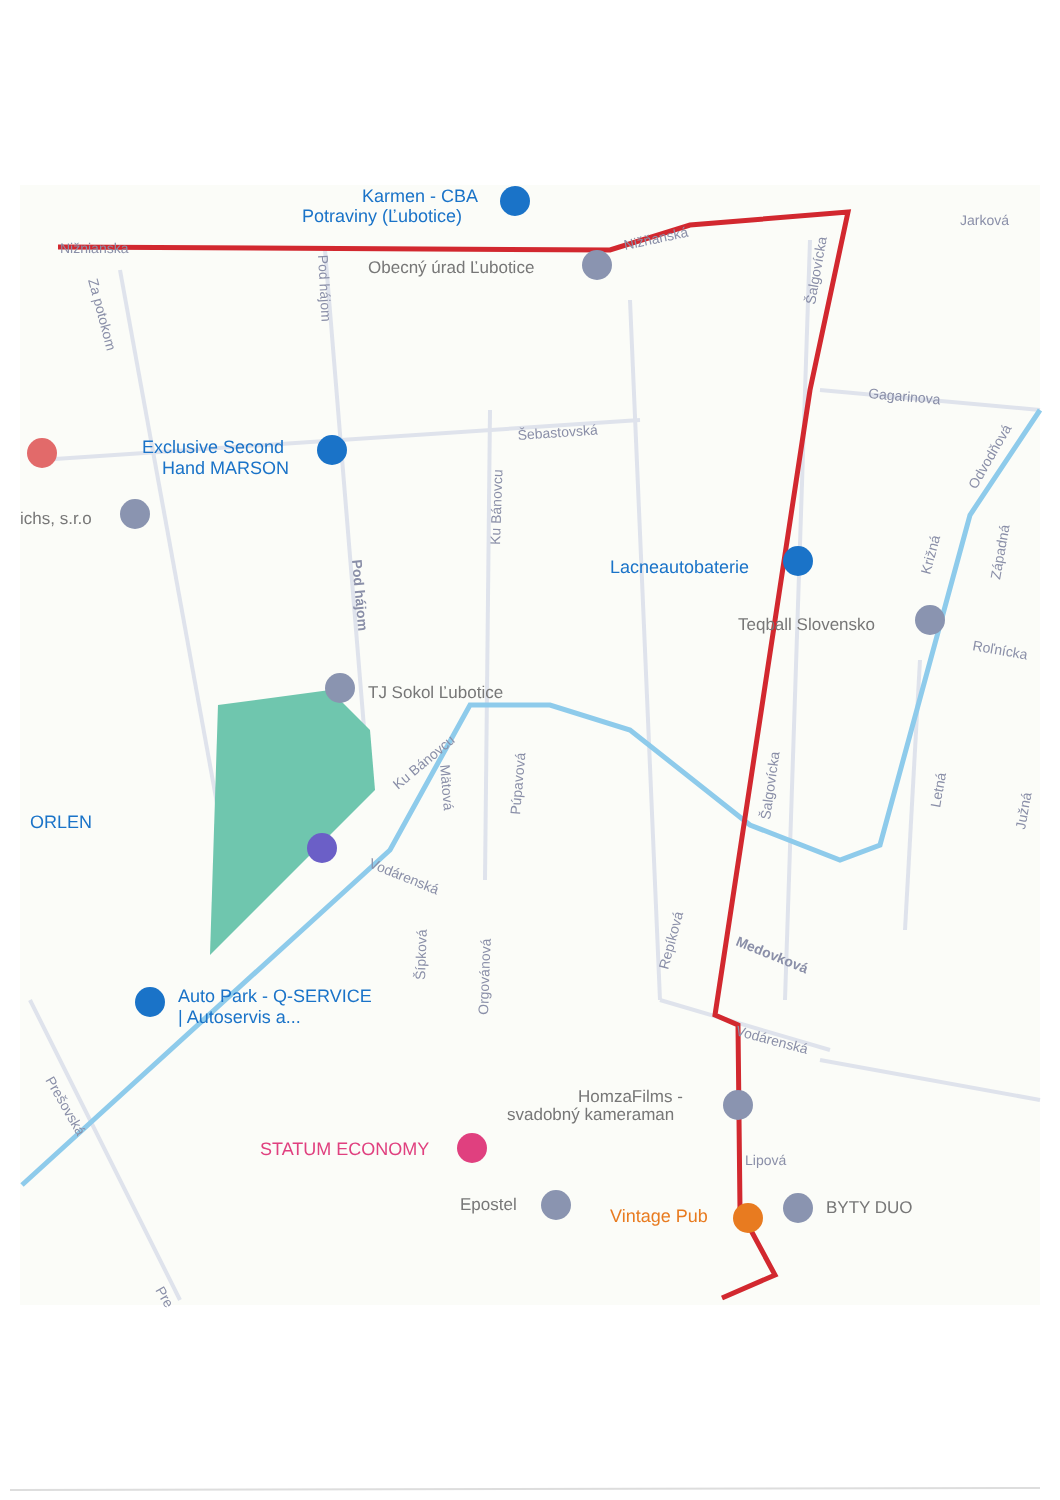Karmen - CBA
Potraviny (Ľubotice)
Nižnianska
Obecný úrad Ľubotice
Nižňanská
Jarková
Za potokom
Pod hájom
Šalgovícka
Gagarinova
Šebastovská
Exclusive Second
Hand MARSON
Ku Bánovcu
Odvodňová
ichs, s.r.o
Lacneautobaterie
Križná
Západná
Teqball Slovensko
Roľnícka
Pod hájom
TJ Sokol Ľubotice
Ku Bánovcu
Mätová
Púpavová
Šalgovícka
Letná
Južná
ORLEN
Vodárenská
Šípková
Orgovánová
Repíková
Medovková
Auto Park - Q-SERVICE
| Autoservis a...
Vodárenská
Prešovská
HomzaFilms -
svadobný kameraman
STATUM ECONOMY
Lipová
Epostel
Vintage Pub
BYTY DUO
Pre